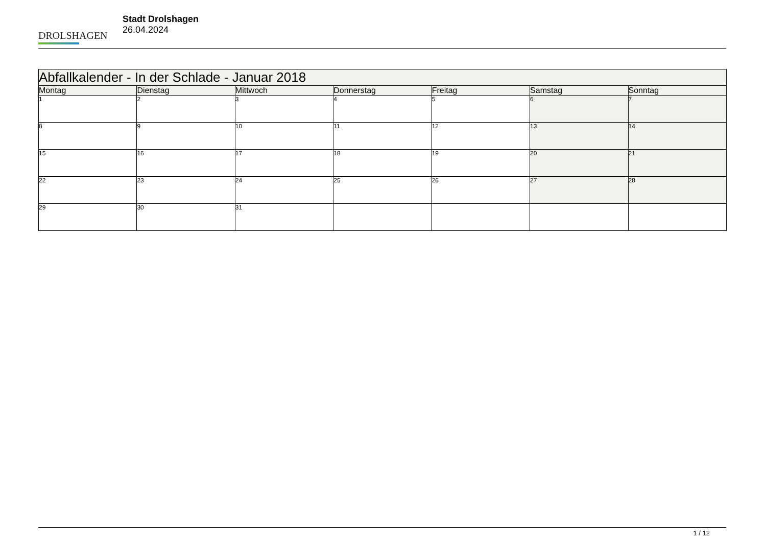DROLSHAGEN
Stadt Drolshagen
26.04.2024
| Abfallkalender - In der Schlade - Januar 2018 | | | | | | |
| --- | --- | --- | --- | --- | --- | --- |
| Montag | Dienstag | Mittwoch | Donnerstag | Freitag | Samstag | Sonntag |
| 1 | 2 | 3 | 4 | 5 | 6 | 7 |
| 8 | 9 | 10 | 11 | 12 | 13 | 14 |
| 15 | 16 | 17 | 18 | 19 | 20 | 21 |
| 22 | 23 | 24 | 25 | 26 | 27 | 28 |
| 29 | 30 | 31 | | | | |
1 / 12